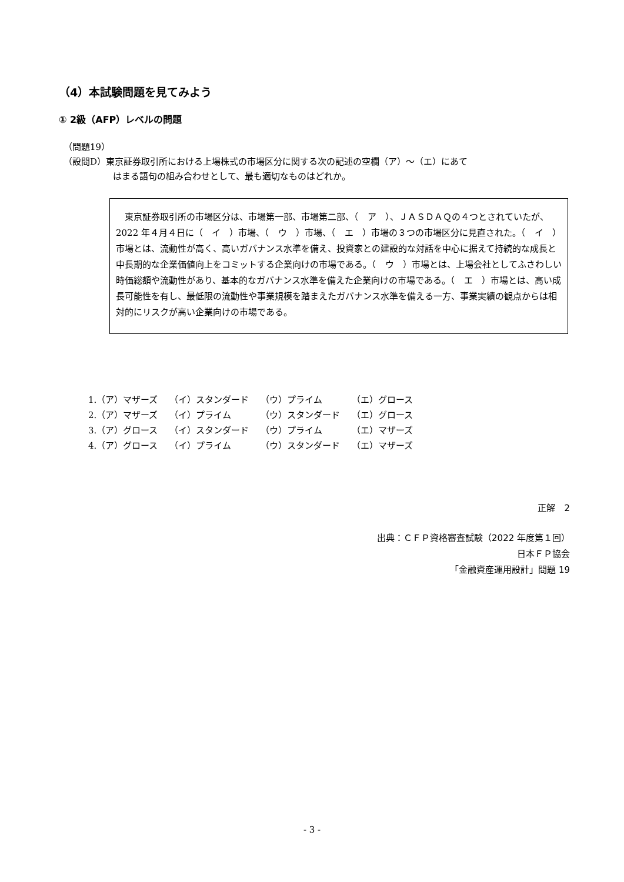（4）本試験問題を見てみよう
① 2級（AFP）レベルの問題
（問題19）
（設問D）東京証券取引所における上場株式の市場区分に関する次の記述の空欄（ア）～（エ）にあて
はまる語句の組み合わせとして、最も適切なものはどれか。
　東京証券取引所の市場区分は、市場第一部、市場第二部、（　ア　）、ＪＡＳＤＡＱの４つとされていたが、2022 年４月４日に（　イ　）市場、（　ウ　）市場、（　エ　）市場の３つの市場区分に見直された。（　イ　）市場とは、流動性が高く、高いガバナンス水準を備え、投資家との建設的な対話を中心に据えて持続的な成長と中長期的な企業価値向上をコミットする企業向けの市場である。（　ウ　）市場とは、上場会社としてふさわしい時価総額や流動性があり、基本的なガバナンス水準を備えた企業向けの市場である。（　エ　）市場とは、高い成長可能性を有し、最低限の流動性や事業規模を踏まえたガバナンス水準を備える一方、事業実績の観点からは相対的にリスクが高い企業向けの市場である。
| 1.（ア）マザーズ | （イ）スタンダード | （ウ）プライム | （エ）グロース |
| 2.（ア）マザーズ | （イ）プライム | （ウ）スタンダード | （エ）グロース |
| 3.（ア）グロース | （イ）スタンダード | （ウ）プライム | （エ）マザーズ |
| 4.（ア）グロース | （イ）プライム | （ウ）スタンダード | （エ）マザーズ |
正解　2
出典：ＣＦＰ資格審査試験（2022 年度第１回）
日本ＦＰ協会
「金融資産運用設計」問題 19
- 3 -